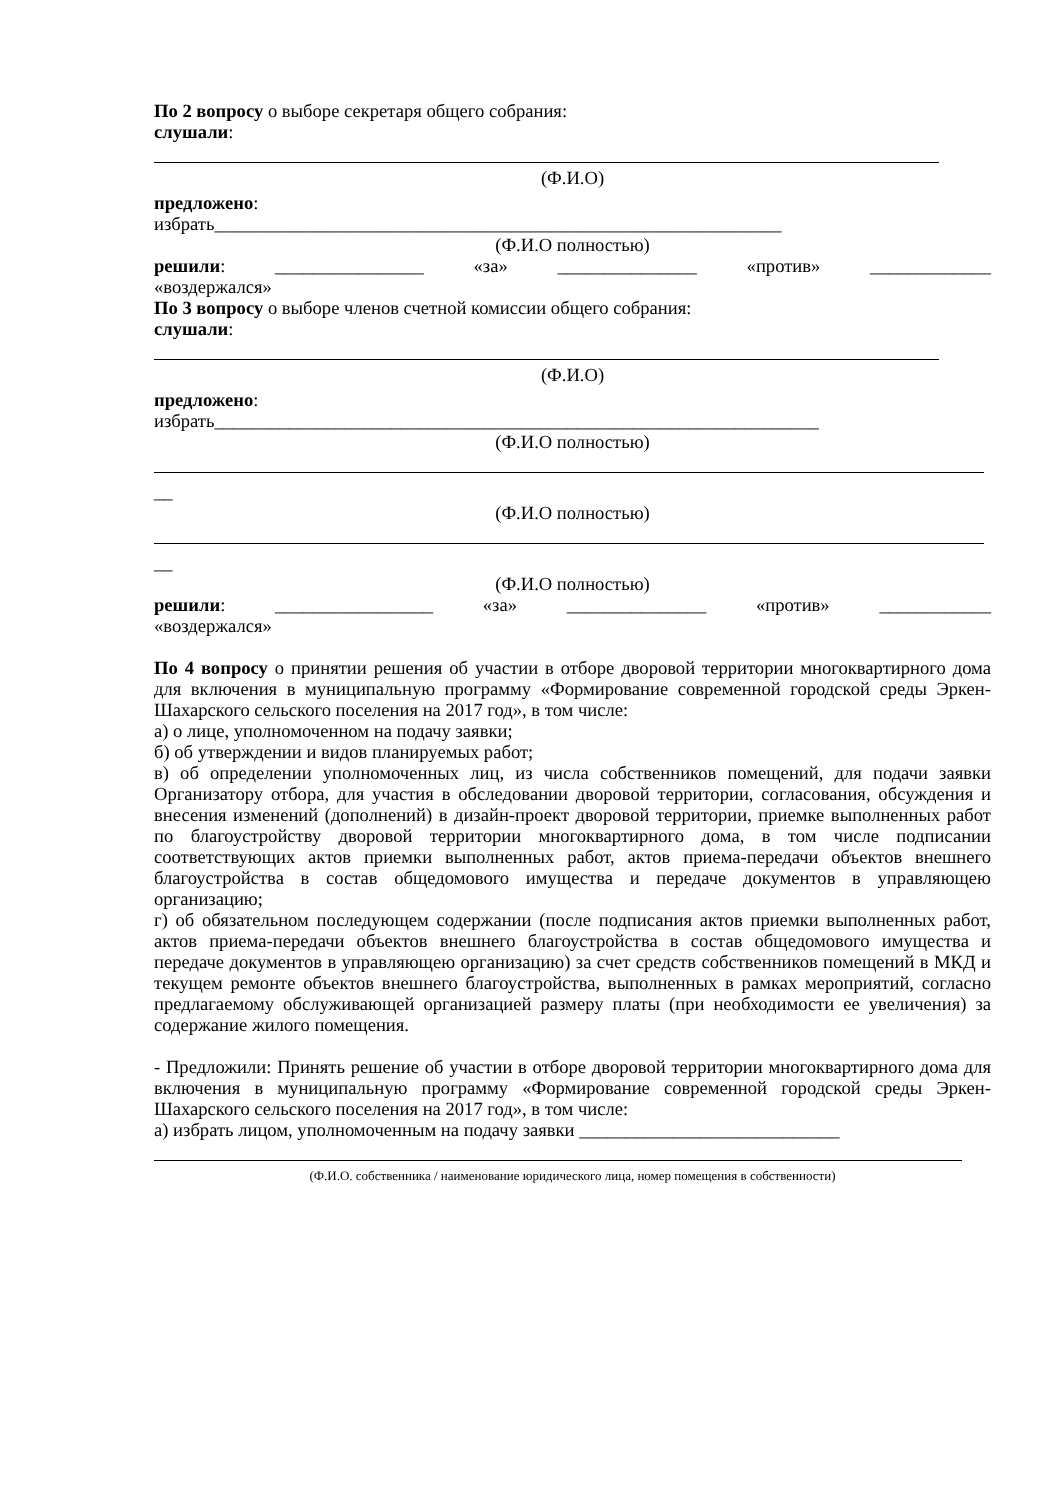По 2 вопросу о выборе секретаря общего собрания:
слушали:
(Ф.И.О)
предложено:
избрать_____________________________________________________________
(Ф.И.О полностью)
решили: ________________ «за» _______________ «против» _____________
«воздержался»
По 3 вопросу о выборе членов счетной комиссии общего собрания:
слушали:
(Ф.И.О)
предложено:
избрать_________________________________________________________________
(Ф.И.О полностью)
__
(Ф.И.О полностью)
__
(Ф.И.О полностью)
решили: _________________ «за» _______________ «против» ____________
«воздержался»
По 4 вопросу о принятии решения об участии в отборе дворовой территории многоквартирного дома для включения в муниципальную программу «Формирование современной городской среды Эркен-Шахарского сельского поселения на 2017 год», в том числе:
а) о лице, уполномоченном на подачу заявки;
б) об утверждении и видов планируемых работ;
в) об определении уполномоченных лиц, из числа собственников помещений, для подачи заявки Организатору отбора, для участия в обследовании дворовой территории, согласования, обсуждения и внесения изменений (дополнений) в дизайн-проект дворовой территории, приемке выполненных работ по благоустройству дворовой территории многоквартирного дома, в том числе подписании соответствующих актов приемки выполненных работ, актов приема-передачи объектов внешнего благоустройства в состав общедомового имущества и передаче документов в управляющею организацию;
г) об обязательном последующем содержании (после подписания актов приемки выполненных работ, актов приема-передачи объектов внешнего благоустройства в состав общедомового имущества и передаче документов в управляющею организацию) за счет средств собственников помещений в МКД и текущем ремонте объектов внешнего благоустройства, выполненных в рамках мероприятий, согласно предлагаемому обслуживающей организацией размеру платы (при необходимости ее увеличения) за содержание жилого помещения.
- Предложили: Принять решение об участии в отборе дворовой территории многоквартирного дома для включения в муниципальную программу «Формирование современной городской среды Эркен-Шахарского сельского поселения на 2017 год», в том числе:
а) избрать лицом, уполномоченным на подачу заявки ____________________________
(Ф.И.О. собственника / наименование юридического лица, номер помещения в собственности)